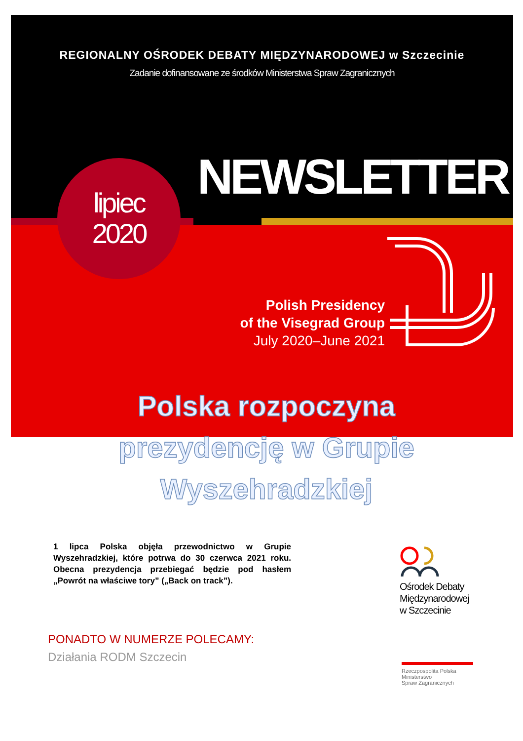REGIONALNY OŚRODEK DEBATY MIĘDZYNARODOWEJ w Szczecinie
Zadanie dofinansowane ze środków Ministerstwa Spraw Zagranicznych
NEWSLETTER
lipiec
2020
Polish Presidency
of the Visegrad Group
July 2020–June 2021
Polska rozpoczyna prezydencję w Grupie Wyszehradzkiej
1 lipca Polska objęła przewodnictwo w Grupie Wyszehradzkiej, które potrwa do 30 czerwca 2021 roku. Obecna prezydencja przebiegać będzie pod hasłem „Powrót na właściwe tory” („Back on track”).
Ośrodek Debaty
Międzynarodowej
w Szczecinie
Rzeczpospolita Polska
Ministerstwo
Spraw Zagranicznych
PONADTO W NUMERZE POLECAMY:
Działania RODM Szczecin